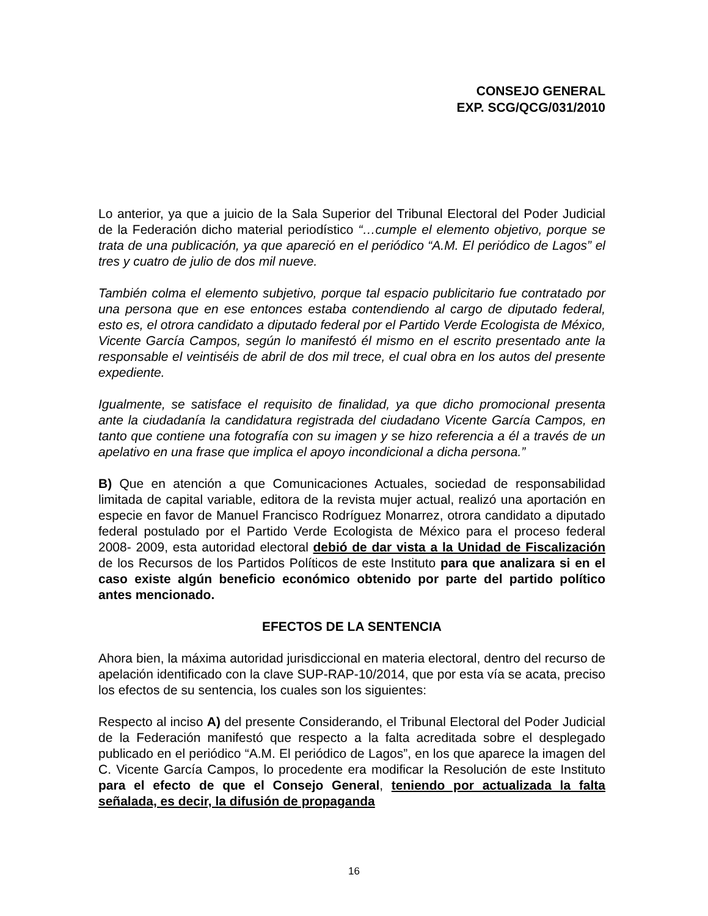CONSEJO GENERAL
EXP. SCG/QCG/031/2010
Lo anterior, ya que a juicio de la Sala Superior del Tribunal Electoral del Poder Judicial de la Federación dicho material periodístico “…cumple el elemento objetivo, porque se trata de una publicación, ya que apareció en el periódico “A.M. El periódico de Lagos” el tres y cuatro de julio de dos mil nueve.
También colma el elemento subjetivo, porque tal espacio publicitario fue contratado por una persona que en ese entonces estaba contendiendo al cargo de diputado federal, esto es, el otrora candidato a diputado federal por el Partido Verde Ecologista de México, Vicente García Campos, según lo manifestó él mismo en el escrito presentado ante la responsable el veintiséis de abril de dos mil trece, el cual obra en los autos del presente expediente.
Igualmente, se satisface el requisito de finalidad, ya que dicho promocional presenta ante la ciudadanía la candidatura registrada del ciudadano Vicente García Campos, en tanto que contiene una fotografía con su imagen y se hizo referencia a él a través de un apelativo en una frase que implica el apoyo incondicional a dicha persona.”
B) Que en atención a que Comunicaciones Actuales, sociedad de responsabilidad limitada de capital variable, editora de la revista mujer actual, realizó una aportación en especie en favor de Manuel Francisco Rodríguez Monarrez, otrora candidato a diputado federal postulado por el Partido Verde Ecologista de México para el proceso federal 2008- 2009, esta autoridad electoral debió de dar vista a la Unidad de Fiscalización de los Recursos de los Partidos Políticos de este Instituto para que analizara si en el caso existe algún beneficio económico obtenido por parte del partido político antes mencionado.
EFECTOS DE LA SENTENCIA
Ahora bien, la máxima autoridad jurisdiccional en materia electoral, dentro del recurso de apelación identificado con la clave SUP-RAP-10/2014, que por esta vía se acata, preciso los efectos de su sentencia, los cuales son los siguientes:
Respecto al inciso A) del presente Considerando, el Tribunal Electoral del Poder Judicial de la Federación manifestó que respecto a la falta acreditada sobre el desplegado publicado en el periódico “A.M. El periódico de Lagos”, en los que aparece la imagen del C. Vicente García Campos, lo procedente era modificar la Resolución de este Instituto para el efecto de que el Consejo General, teniendo por actualizada la falta señalada, es decir, la difusión de propaganda
16